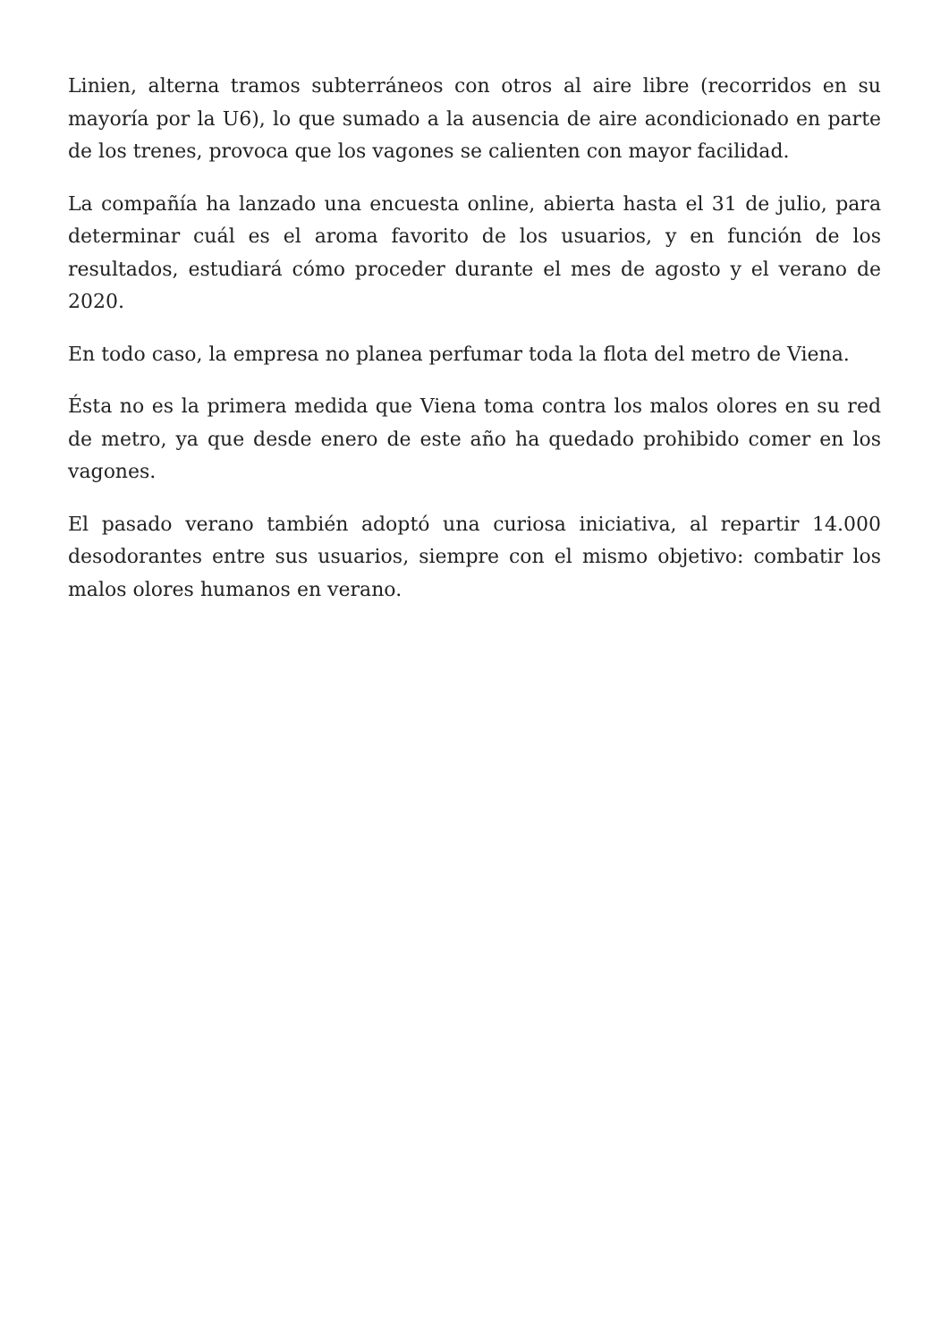Linien, alterna tramos subterráneos con otros al aire libre (recorridos en su mayoría por la U6), lo que sumado a la ausencia de aire acondicionado en parte de los trenes, provoca que los vagones se calienten con mayor facilidad.
La compañía ha lanzado una encuesta online, abierta hasta el 31 de julio, para determinar cuál es el aroma favorito de los usuarios, y en función de los resultados, estudiará cómo proceder durante el mes de agosto y el verano de 2020.
En todo caso, la empresa no planea perfumar toda la flota del metro de Viena.
Ésta no es la primera medida que Viena toma contra los malos olores en su red de metro, ya que desde enero de este año ha quedado prohibido comer en los vagones.
El pasado verano también adoptó una curiosa iniciativa, al repartir 14.000 desodorantes entre sus usuarios, siempre con el mismo objetivo: combatir los malos olores humanos en verano.